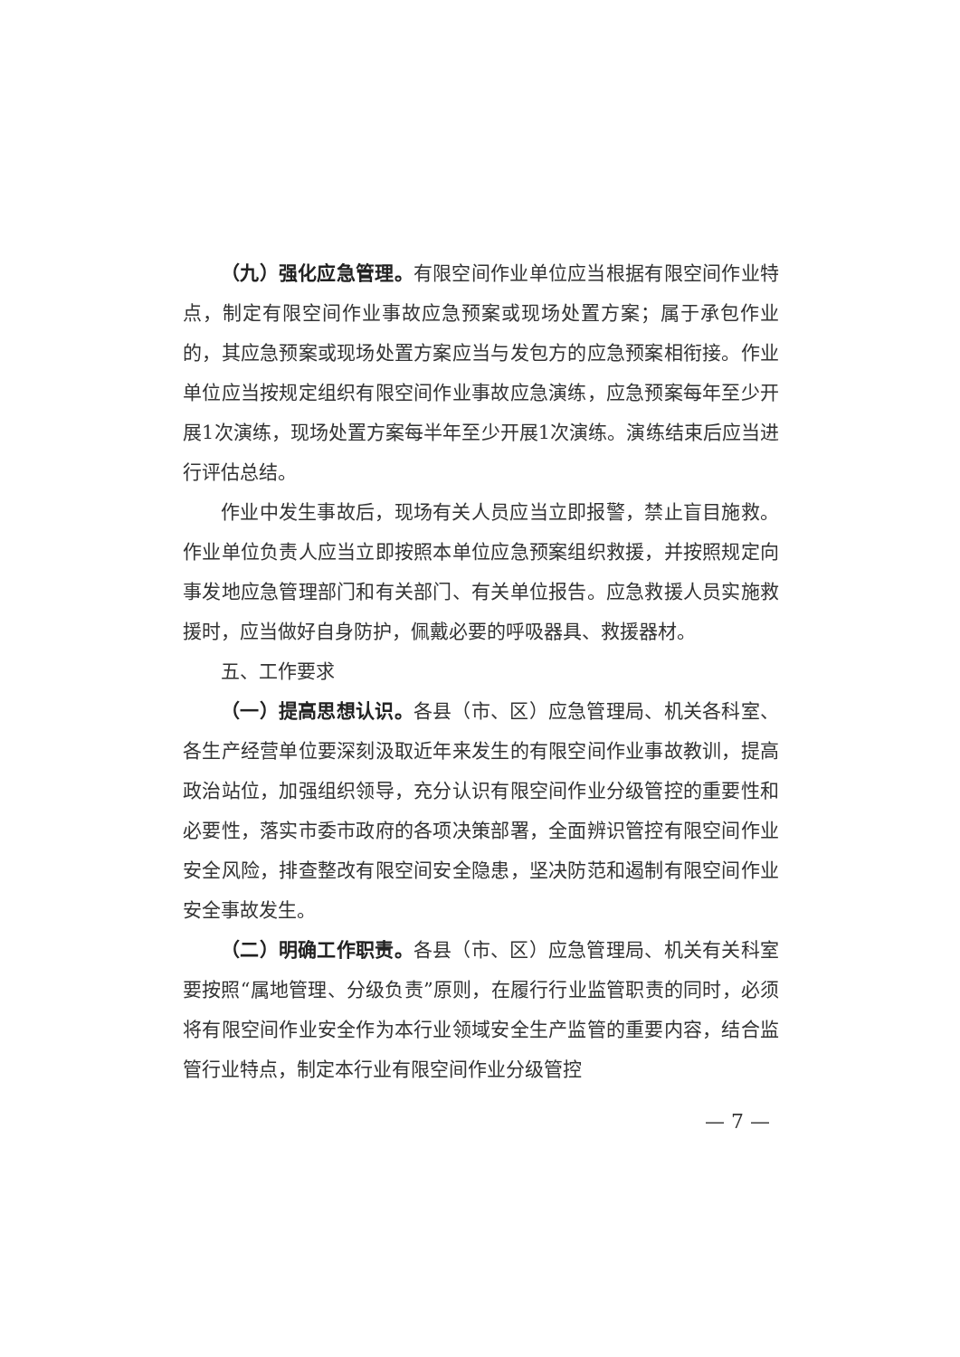（九）强化应急管理。有限空间作业单位应当根据有限空间作业特点，制定有限空间作业事故应急预案或现场处置方案；属于承包作业的，其应急预案或现场处置方案应当与发包方的应急预案相衔接。作业单位应当按规定组织有限空间作业事故应急演练，应急预案每年至少开展1次演练，现场处置方案每半年至少开展1次演练。演练结束后应当进行评估总结。
作业中发生事故后，现场有关人员应当立即报警，禁止盲目施救。作业单位负责人应当立即按照本单位应急预案组织救援，并按照规定向事发地应急管理部门和有关部门、有关单位报告。应急救援人员实施救援时，应当做好自身防护，佩戴必要的呼吸器具、救援器材。
五、工作要求
（一）提高思想认识。各县（市、区）应急管理局、机关各科室、各生产经营单位要深刻汲取近年来发生的有限空间作业事故教训，提高政治站位，加强组织领导，充分认识有限空间作业分级管控的重要性和必要性，落实市委市政府的各项决策部署，全面辨识管控有限空间作业安全风险，排查整改有限空间安全隐患，坚决防范和遏制有限空间作业安全事故发生。
（二）明确工作职责。各县（市、区）应急管理局、机关有关科室要按照“属地管理、分级负责”原则，在履行行业监管职责的同时，必须将有限空间作业安全作为本行业领域安全生产监管的重要内容，结合监管行业特点，制定本行业有限空间作业分级管控
— 7 —